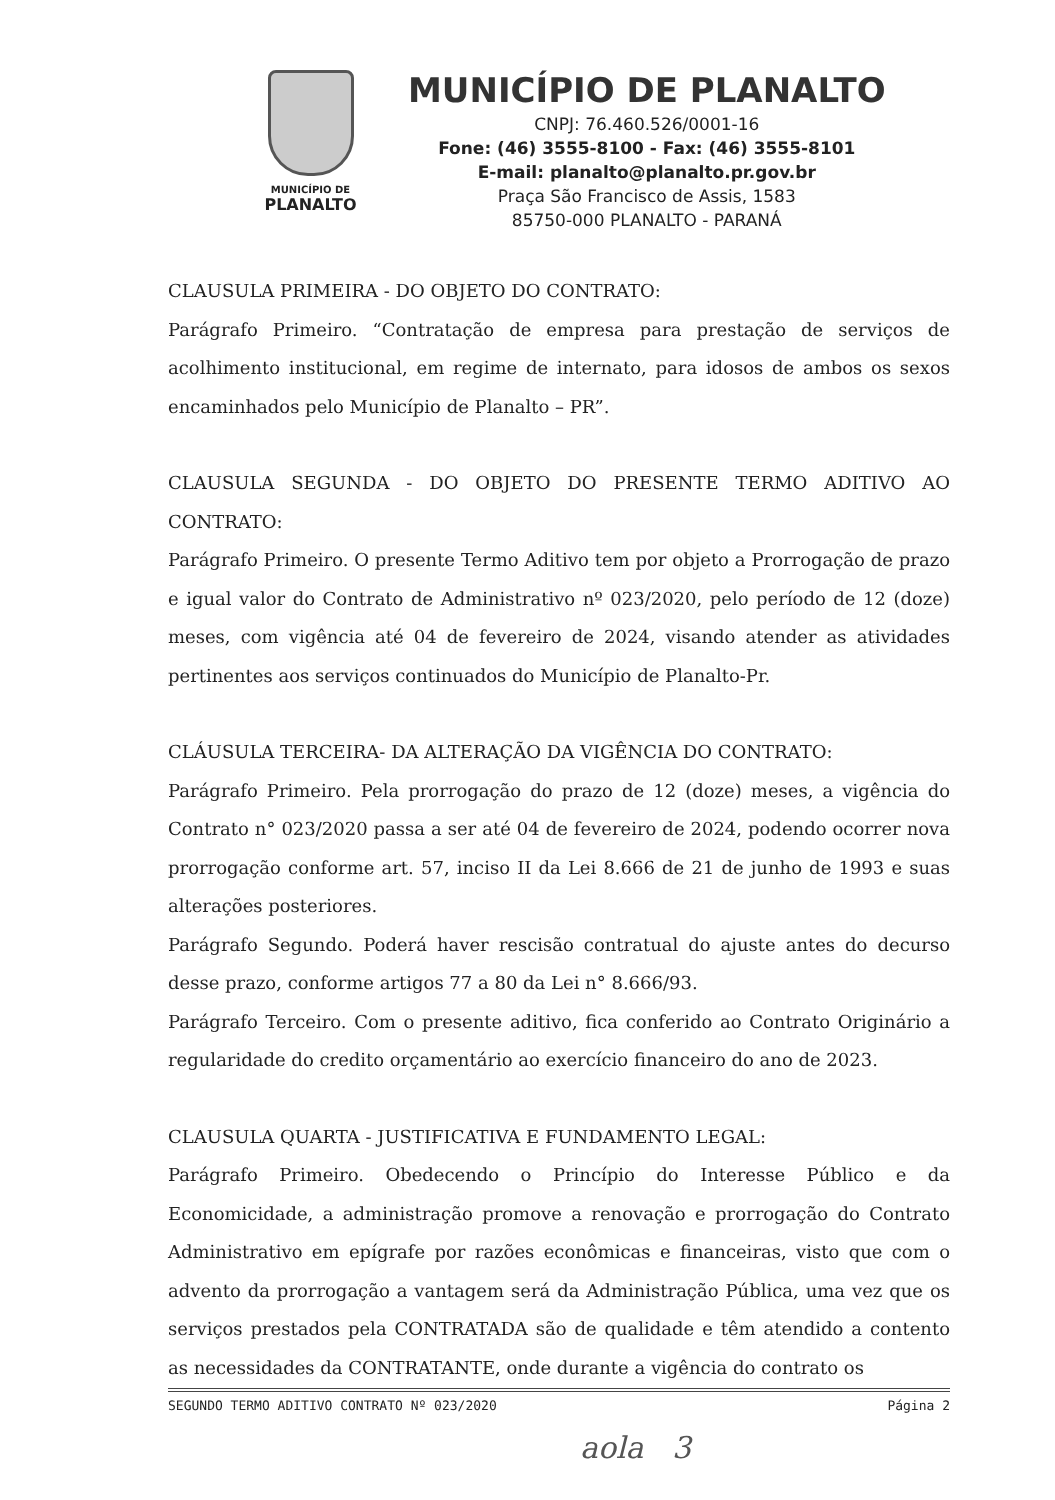MUNICÍPIO DE
PLANALTO
MUNICÍPIO DE PLANALTO
CNPJ: 76.460.526/0001-16
Fone: (46) 3555-8100 - Fax: (46) 3555-8101
E-mail: planalto@planalto.pr.gov.br
Praça São Francisco de Assis, 1583
85750-000 PLANALTO - PARANÁ
CLAUSULA PRIMEIRA - DO OBJETO DO CONTRATO:
Parágrafo Primeiro. “Contratação de empresa para prestação de serviços de acolhimento institucional, em regime de internato, para idosos de ambos os sexos encaminhados pelo Município de Planalto – PR”.
CLAUSULA SEGUNDA - DO OBJETO DO PRESENTE TERMO ADITIVO AO CONTRATO:
Parágrafo Primeiro. O presente Termo Aditivo tem por objeto a Prorrogação de prazo e igual valor do Contrato de Administrativo nº 023/2020, pelo período de 12 (doze) meses, com vigência até 04 de fevereiro de 2024, visando atender as atividades pertinentes aos serviços continuados do Município de Planalto-Pr.
CLÁUSULA TERCEIRA- DA ALTERAÇÃO DA VIGÊNCIA DO CONTRATO:
Parágrafo Primeiro. Pela prorrogação do prazo de 12 (doze) meses, a vigência do Contrato n° 023/2020 passa a ser até 04 de fevereiro de 2024, podendo ocorrer nova prorrogação conforme art. 57, inciso II da Lei 8.666 de 21 de junho de 1993 e suas alterações posteriores.
Parágrafo Segundo. Poderá haver rescisão contratual do ajuste antes do decurso desse prazo, conforme artigos 77 a 80 da Lei n° 8.666/93.
Parágrafo Terceiro. Com o presente aditivo, fica conferido ao Contrato Originário a regularidade do credito orçamentário ao exercício financeiro do ano de 2023.
CLAUSULA QUARTA - JUSTIFICATIVA E FUNDAMENTO LEGAL:
Parágrafo Primeiro. Obedecendo o Princípio do Interesse Público e da Economicidade, a administração promove a renovação e prorrogação do Contrato Administrativo em epígrafe por razões econômicas e financeiras, visto que com o advento da prorrogação a vantagem será da Administração Pública, uma vez que os serviços prestados pela CONTRATADA são de qualidade e têm atendido a contento as necessidades da CONTRATANTE, onde durante a vigência do contrato os
SEGUNDO TERMO ADITIVO CONTRATO Nº 023/2020 Página 2
aola 3